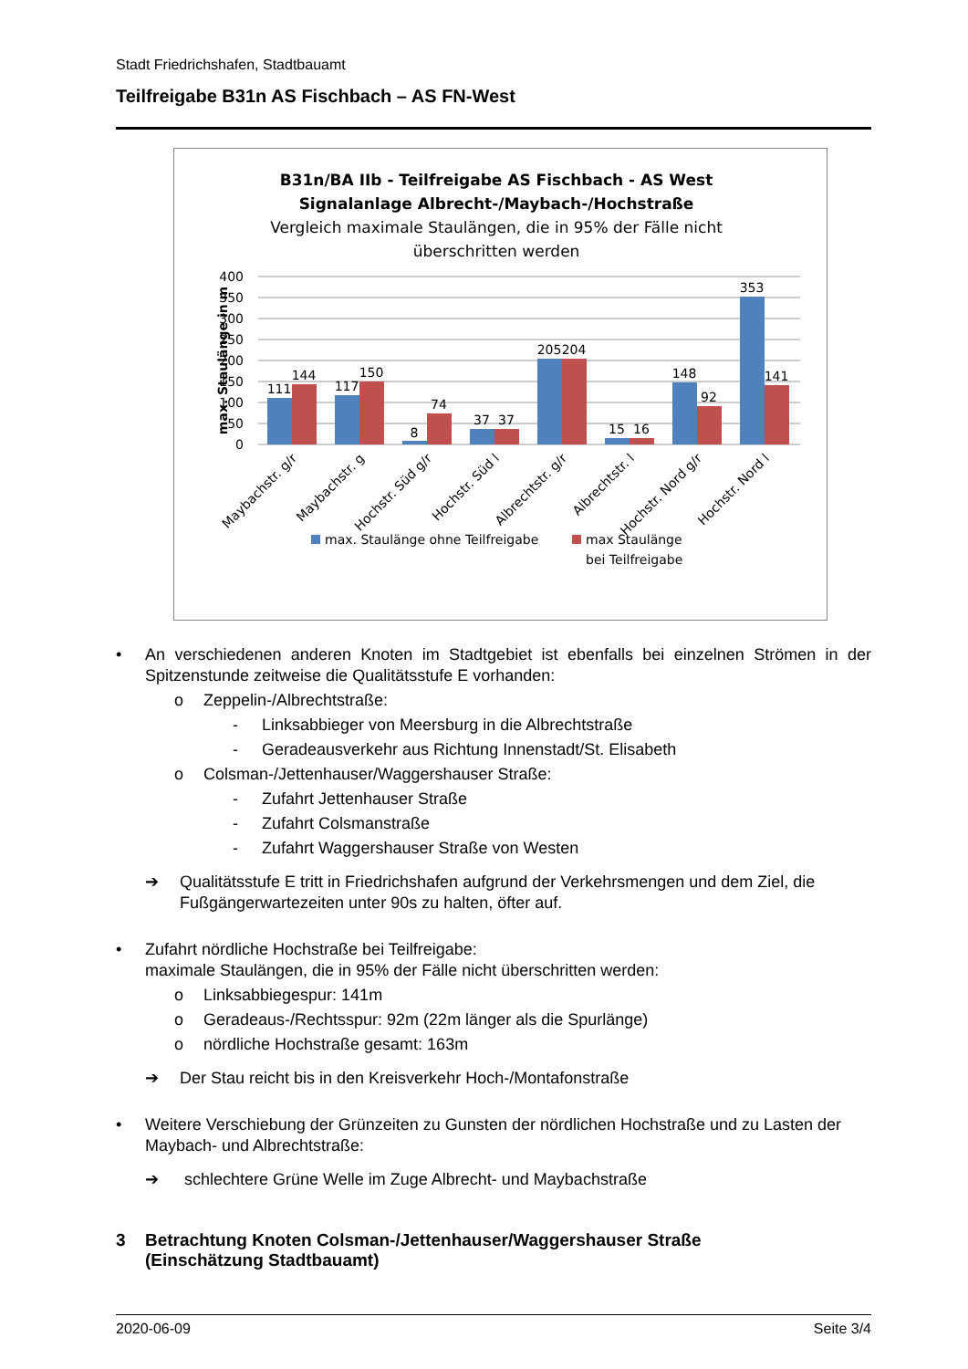Stadt Friedrichshafen, Stadtbauamt
Teilfreigabe B31n AS Fischbach – AS FN-West
B31n/BA IIb - Teilfreigabe AS Fischbach - AS West
Signalanlage Albrecht-/Maybach-/Hochstraße
Vergleich maximale Staulängen, die in 95% der Fälle nicht
überschritten werden
400
350
300
250
200
150
100
50
0
max. Staulänge in m
111
144
117
150
8
74
37
37
205
204
15
16
148
92
353
141
Maybachstr. g/r
Maybachstr. g
Hochstr. Süd g/r
Hochstr. Süd l
Albrechtstr. g/r
Albrechtstr. l
Hochstr. Nord g/r
Hochstr. Nord l
max. Staulänge ohne Teilfreigabe
max Staulänge
bei Teilfreigabe
• An verschiedenen anderen Knoten im Stadtgebiet ist ebenfalls bei einzelnen Strömen in der Spitzenstunde zeitweise die Qualitätsstufe E vorhanden:
o Zeppelin-/Albrechtstraße:
- Linksabbieger von Meersburg in die Albrechtstraße
- Geradeausverkehr aus Richtung Innenstadt/St. Elisabeth
o Colsman-/Jettenhauser/Waggershauser Straße:
- Zufahrt Jettenhauser Straße
- Zufahrt Colsmanstraße
- Zufahrt Waggershauser Straße von Westen
➔ Qualitätsstufe E tritt in Friedrichshafen aufgrund der Verkehrsmengen und dem Ziel, die Fußgängerwartezeiten unter 90s zu halten, öfter auf.
• Zufahrt nördliche Hochstraße bei Teilfreigabe:
maximale Staulängen, die in 95% der Fälle nicht überschritten werden:
o Linksabbiegespur: 141m
o Geradeaus-/Rechtsspur: 92m (22m länger als die Spurlänge)
o nördliche Hochstraße gesamt: 163m
➔ Der Stau reicht bis in den Kreisverkehr Hoch-/Montafonstraße
• Weitere Verschiebung der Grünzeiten zu Gunsten der nördlichen Hochstraße und zu Lasten der Maybach- und Albrechtstraße:
➔ schlechtere Grüne Welle im Zuge Albrecht- und Maybachstraße
3 Betrachtung Knoten Colsman-/Jettenhauser/Waggershauser Straße
(Einschätzung Stadtbauamt)
2020-06-09 Seite 3/4